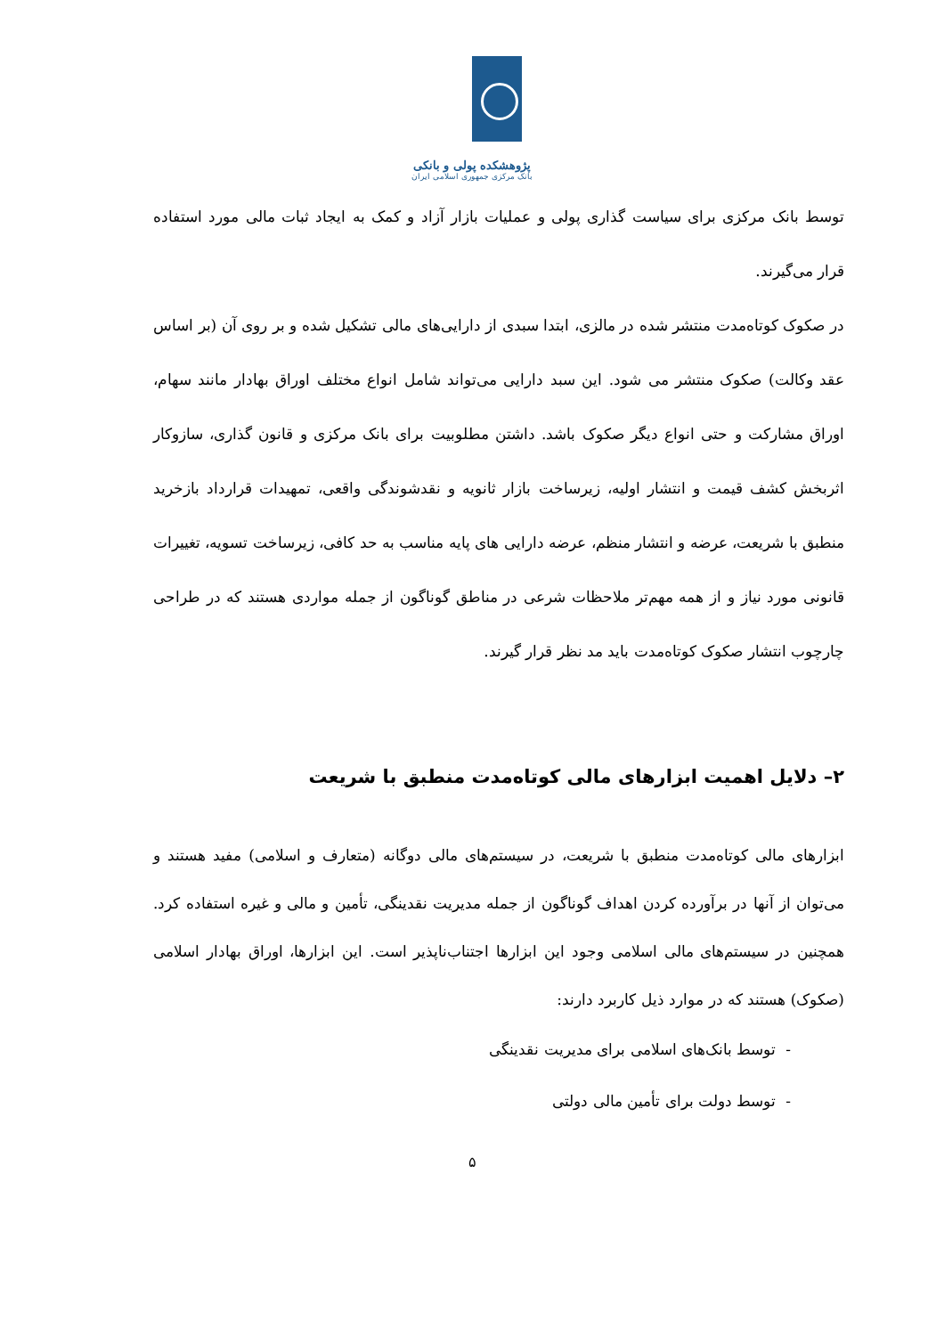پژوهشکده پولی و بانکی
بانک مرکزی جمهوری اسلامی ایران
توسط بانک مرکزی برای سیاست گذاری پولی و عملیات بازار آزاد و کمک به ایجاد ثبات مالی مورد استفاده قرار می‌گیرند.
در صکوک کوتاه‌مدت منتشر شده در مالزی، ابتدا سبدی از دارایی‌های مالی تشکیل شده و بر روی آن (بر اساس عقد وکالت) صکوک منتشر می شود. این سبد دارایی می‌تواند شامل انواع مختلف اوراق بهادار مانند سهام، اوراق مشارکت و حتی انواع دیگر صکوک باشد. داشتن مطلوبیت برای بانک مرکزی و قانون گذاری، سازوکار اثربخش کشف قیمت و انتشار اولیه، زیرساخت بازار ثانویه و نقدشوندگی واقعی، تمهیدات قرارداد بازخرید منطبق با شریعت، عرضه و انتشار منظم، عرضه دارایی های پایه مناسب به حد کافی، زیرساخت تسویه، تغییرات قانونی مورد نیاز و از همه مهم‌تر ملاحظات شرعی در مناطق گوناگون از جمله مواردی هستند که در طراحی چارچوب انتشار صکوک کوتاه‌مدت باید مد نظر قرار گیرند.
۲– دلایل اهمیت ابزارهای مالی کوتاه‌مدت منطبق با شریعت
ابزارهای مالی کوتاه‌مدت منطبق با شریعت، در سیستم‌های مالی دوگانه (متعارف و اسلامی) مفید هستند و می‌توان از آنها در برآورده کردن اهداف گوناگون از جمله مدیریت نقدینگی، تأمین و مالی و غیره استفاده کرد. همچنین در سیستم‌های مالی اسلامی وجود این ابزارها اجتناب‌ناپذیر است. این ابزارها، اوراق بهادار اسلامی (صکوک) هستند که در موارد ذیل کاربرد دارند:
- توسط بانک‌های اسلامی برای مدیریت نقدینگی
- توسط دولت برای تأمین مالی دولتی
۵